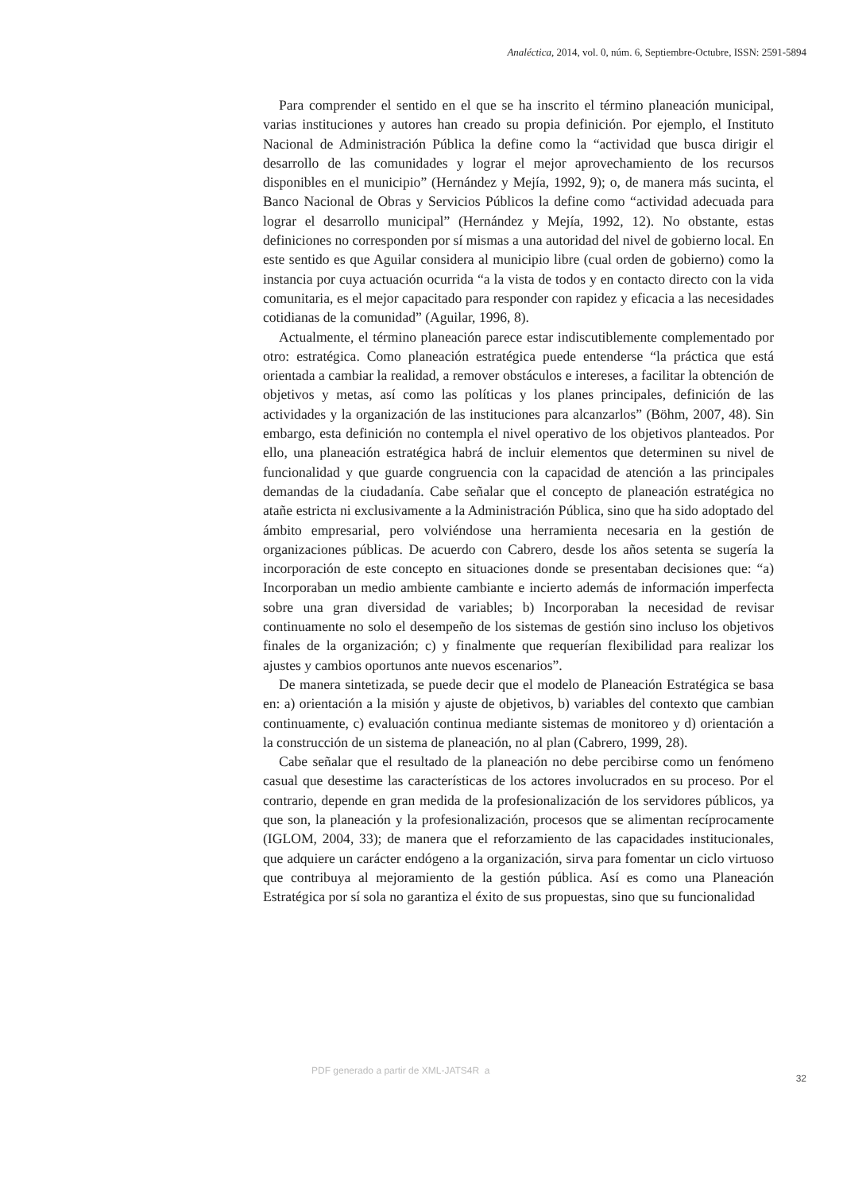Analéctica, 2014, vol. 0, núm. 6, Septiembre-Octubre, ISSN: 2591-5894
Para comprender el sentido en el que se ha inscrito el término planeación municipal, varias instituciones y autores han creado su propia definición. Por ejemplo, el Instituto Nacional de Administración Pública la define como la “actividad que busca dirigir el desarrollo de las comunidades y lograr el mejor aprovechamiento de los recursos disponibles en el municipio” (Hernández y Mejía, 1992, 9); o, de manera más sucinta, el Banco Nacional de Obras y Servicios Públicos la define como “actividad adecuada para lograr el desarrollo municipal” (Hernández y Mejía, 1992, 12). No obstante, estas definiciones no corresponden por sí mismas a una autoridad del nivel de gobierno local. En este sentido es que Aguilar considera al municipio libre (cual orden de gobierno) como la instancia por cuya actuación ocurrida “a la vista de todos y en contacto directo con la vida comunitaria, es el mejor capacitado para responder con rapidez y eficacia a las necesidades cotidianas de la comunidad” (Aguilar, 1996, 8).
Actualmente, el término planeación parece estar indiscutiblemente complementado por otro: estratégica. Como planeación estratégica puede entenderse “la práctica que está orientada a cambiar la realidad, a remover obstáculos e intereses, a facilitar la obtención de objetivos y metas, así como las políticas y los planes principales, definición de las actividades y la organización de las instituciones para alcanzarlos” (Böhm, 2007, 48). Sin embargo, esta definición no contempla el nivel operativo de los objetivos planteados. Por ello, una planeación estratégica habrá de incluir elementos que determinen su nivel de funcionalidad y que guarde congruencia con la capacidad de atención a las principales demandas de la ciudadanía. Cabe señalar que el concepto de planeación estratégica no atañe estricta ni exclusivamente a la Administración Pública, sino que ha sido adoptado del ámbito empresarial, pero volviéndose una herramienta necesaria en la gestión de organizaciones públicas. De acuerdo con Cabrero, desde los años setenta se sugería la incorporación de este concepto en situaciones donde se presentaban decisiones que: “a) Incorporaban un medio ambiente cambiante e incierto además de información imperfecta sobre una gran diversidad de variables; b) Incorporaban la necesidad de revisar continuamente no solo el desempeño de los sistemas de gestión sino incluso los objetivos finales de la organización; c) y finalmente que requerían flexibilidad para realizar los ajustes y cambios oportunos ante nuevos escenarios”.
De manera sintetizada, se puede decir que el modelo de Planeación Estratégica se basa en: a) orientación a la misión y ajuste de objetivos, b) variables del contexto que cambian continuamente, c) evaluación continua mediante sistemas de monitoreo y d) orientación a la construcción de un sistema de planeación, no al plan (Cabrero, 1999, 28).
Cabe señalar que el resultado de la planeación no debe percibirse como un fenómeno casual que desestime las características de los actores involucrados en su proceso. Por el contrario, depende en gran medida de la profesionalización de los servidores públicos, ya que son, la planeación y la profesionalización, procesos que se alimentan recíprocamente (IGLOM, 2004, 33); de manera que el reforzamiento de las capacidades institucionales, que adquiere un carácter endógeno a la organización, sirva para fomentar un ciclo virtuoso que contribuya al mejoramiento de la gestión pública. Así es como una Planeación Estratégica por sí sola no garantiza el éxito de sus propuestas, sino que su funcionalidad
PDF generado a partir de XML-JATS4R a 32